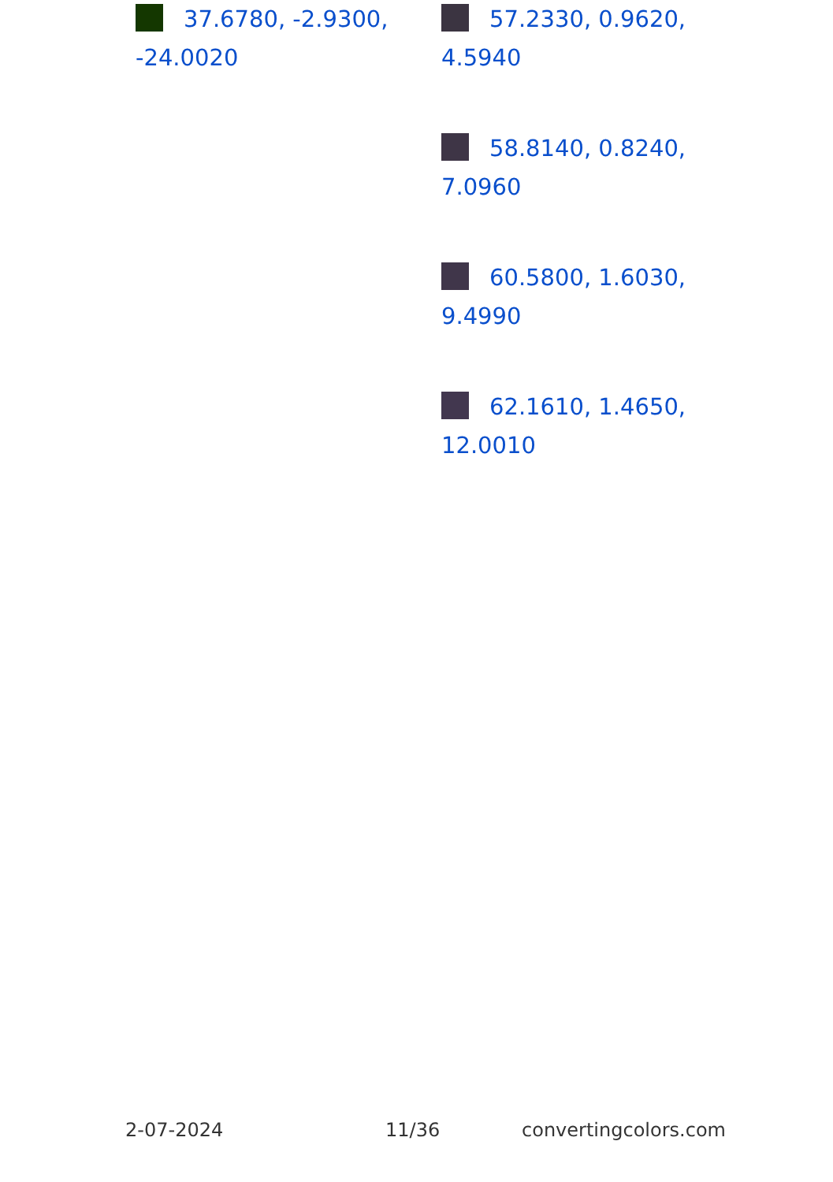37.6780, -2.9300, -24.0020
57.2330, 0.9620, 4.5940
58.8140, 0.8240, 7.0960
60.5800, 1.6030, 9.4990
62.1610, 1.4650, 12.0010
2-07-2024 11/36 convertingcolors.com